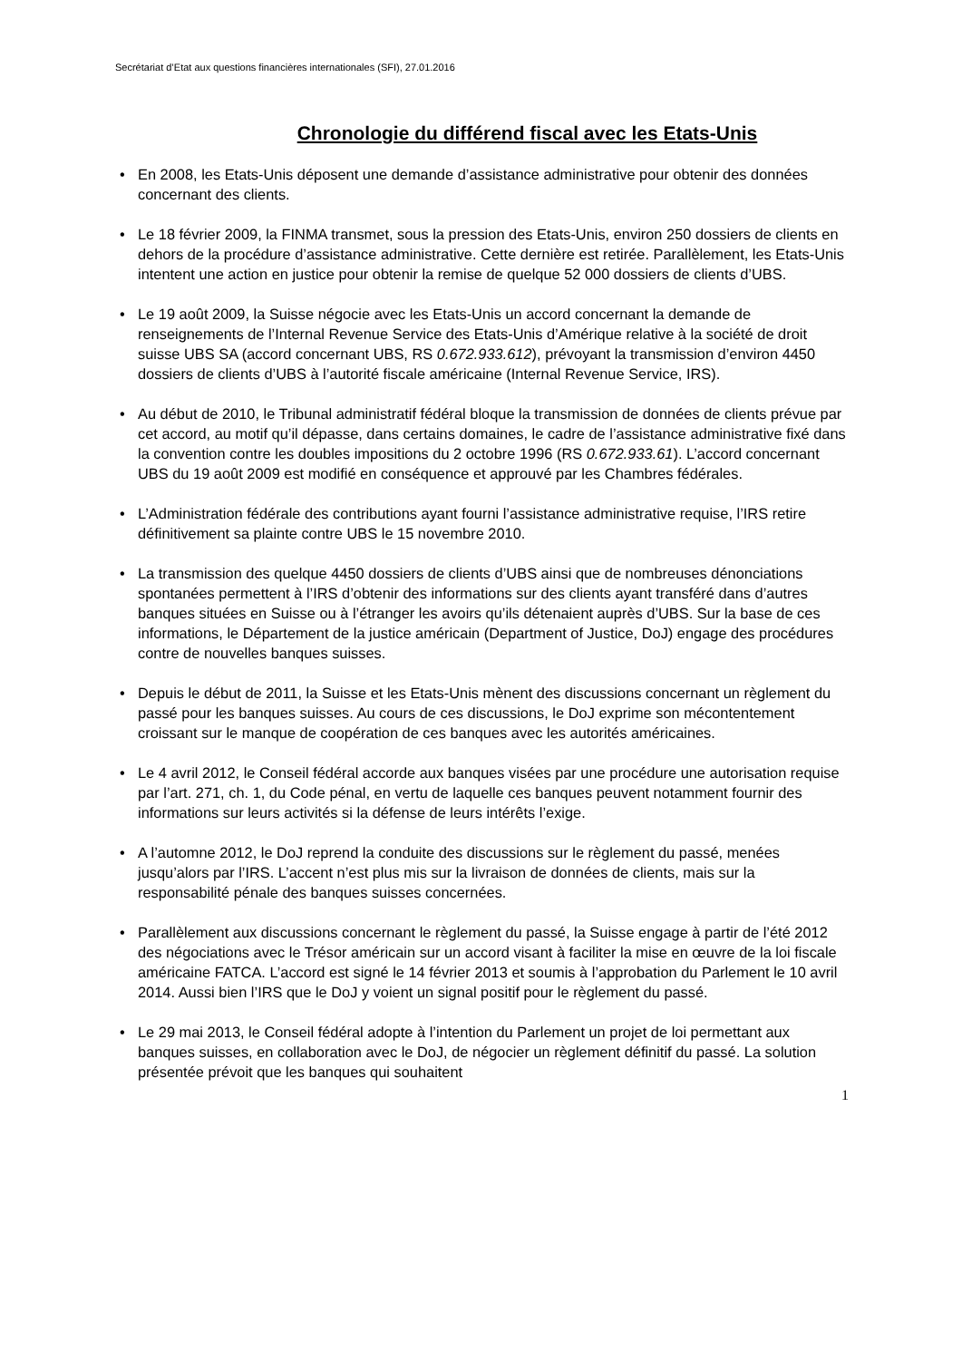Secrétariat d’Etat aux questions financières internationales (SFI), 27.01.2016
Chronologie du différend fiscal avec les Etats-Unis
• En 2008, les Etats-Unis déposent une demande d’assistance administrative pour obtenir des données concernant des clients.
• Le 18 février 2009, la FINMA transmet, sous la pression des Etats-Unis, environ 250 dossiers de clients en dehors de la procédure d’assistance administrative. Cette dernière est retirée. Parallèlement, les Etats-Unis intentent une action en justice pour obtenir la remise de quelque 52 000 dossiers de clients d’UBS.
• Le 19 août 2009, la Suisse négocie avec les Etats-Unis un accord concernant la demande de renseignements de l’Internal Revenue Service des Etats-Unis d’Amérique relative à la société de droit suisse UBS SA (accord concernant UBS, RS 0.672.933.612), prévoyant la transmission d’environ 4450 dossiers de clients d’UBS à l’autorité fiscale américaine (Internal Revenue Service, IRS).
• Au début de 2010, le Tribunal administratif fédéral bloque la transmission de données de clients prévue par cet accord, au motif qu’il dépasse, dans certains domaines, le cadre de l’assistance administrative fixé dans la convention contre les doubles impositions du 2 octobre 1996 (RS 0.672.933.61). L’accord concernant UBS du 19 août 2009 est modifié en conséquence et approuvé par les Chambres fédérales.
• L’Administration fédérale des contributions ayant fourni l’assistance administrative requise, l’IRS retire définitivement sa plainte contre UBS le 15 novembre 2010.
• La transmission des quelque 4450 dossiers de clients d’UBS ainsi que de nombreuses dénonciations spontanées permettent à l’IRS d’obtenir des informations sur des clients ayant transféré dans d’autres banques situées en Suisse ou à l’étranger les avoirs qu’ils détenaient auprès d’UBS. Sur la base de ces informations, le Département de la justice américain (Department of Justice, DoJ) engage des procédures contre de nouvelles banques suisses.
• Depuis le début de 2011, la Suisse et les Etats-Unis mènent des discussions concernant un règlement du passé pour les banques suisses. Au cours de ces discussions, le DoJ exprime son mécontentement croissant sur le manque de coopération de ces banques avec les autorités américaines.
• Le 4 avril 2012, le Conseil fédéral accorde aux banques visées par une procédure une autorisation requise par l’art. 271, ch. 1, du Code pénal, en vertu de laquelle ces banques peuvent notamment fournir des informations sur leurs activités si la défense de leurs intérêts l’exige.
• A l’automne 2012, le DoJ reprend la conduite des discussions sur le règlement du passé, menées jusqu’alors par l’IRS. L’accent n’est plus mis sur la livraison de données de clients, mais sur la responsabilité pénale des banques suisses concernées.
• Parallèlement aux discussions concernant le règlement du passé, la Suisse engage à partir de l’été 2012 des négociations avec le Trésor américain sur un accord visant à faciliter la mise en œuvre de la loi fiscale américaine FATCA. L’accord est signé le 14 février 2013 et soumis à l’approbation du Parlement le 10 avril 2014. Aussi bien l’IRS que le DoJ y voient un signal positif pour le règlement du passé.
• Le 29 mai 2013, le Conseil fédéral adopte à l’intention du Parlement un projet de loi permettant aux banques suisses, en collaboration avec le DoJ, de négocier un règlement définitif du passé. La solution présentée prévoit que les banques qui souhaitent
1